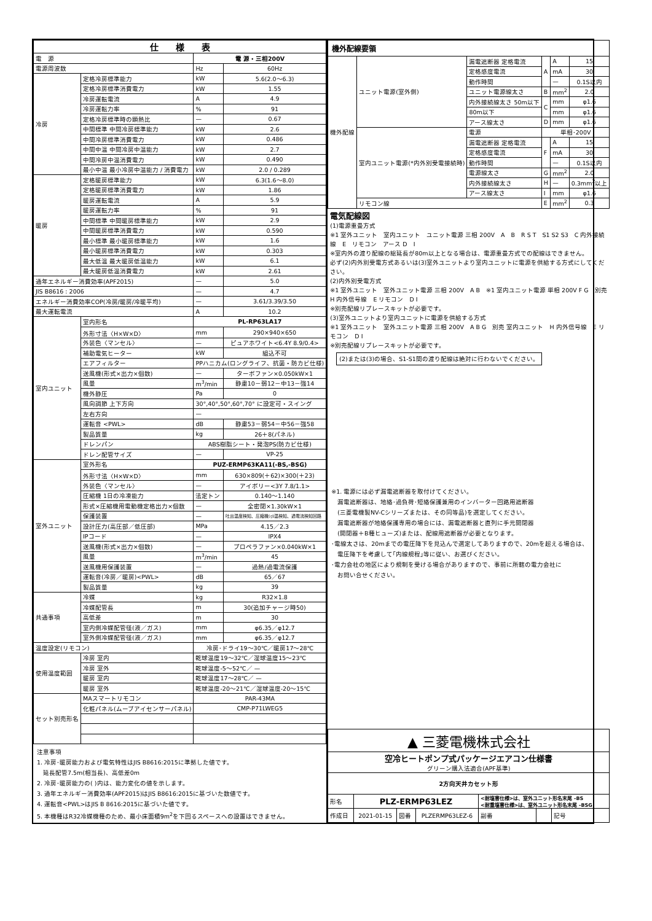| 仕 様 表 | | | |
| --- | --- | --- | --- |
| 電 源 | | 電 源・三相200V | |
| 電源周波数 | | Hz | 60Hz |
| 冷房 | 定格冷房標準能力 | kW | 5.6(2.0～6.3) |
| | 定格冷房標準消費電力 | kW | 1.55 |
| | 冷房運転電流 | A | 4.9 |
| | 冷房運転力率 | % | 91 |
| | 定格冷房標準時の顕熱比 | — | 0.67 |
| | 中間標準 中間冷房標準能力 | kW | 2.6 |
| | 中間冷房標準消費電力 | kW | 0.486 |
| | 中間中温 中間冷房中温能力 | kW | 2.7 |
| | 中間冷房中温消費電力 | kW | 0.490 |
| | 最小中温 最小冷房中温能力 / 消費電力 | kW | 2.0 / 0.289 |
| 暖房 | 定格暖房標準能力 | kW | 6.3(1.6～8.0) |
| | 定格暖房標準消費電力 | kW | 1.86 |
| | 暖房運転電流 | A | 5.9 |
| | 暖房運転力率 | % | 91 |
| | 中間標準 中間暖房標準能力 | kW | 2.9 |
| | 中間暖房標準消費電力 | kW | 0.590 |
| | 最小標準 最小暖房標準能力 | kW | 1.6 |
| | 最小暖房標準消費電力 | kW | 0.303 |
| | 最大低温 最大暖房低温能力 | kW | 6.1 |
| | 最大暖房低温消費電力 | kW | 2.61 |
| 通年エネルギー消費効率(APF2015) | | — | 5.0 |
| JIS B8616 : 2006 | | — | 4.7 |
| エネルギー消費効率COP(冷房/暖房/冷暖平均) | | — | 3.61/3.39/3.50 |
| 最大運転電流 | | A | 10.2 |
| 室内ユニット | 室内形名 | PL-RP63LA17 | |
| | 外形寸法〈H×W×D〉 | mm | 290×940×650 |
| | 外装色〈マンセル〉 | — | ピュアホワイト<6.4Y 8.9/0.4> |
| | 補助電気ヒーター | kW | 組込不可 |
| | エアフィルター | PPハニカム(ロングライフ、抗菌・防カビ仕様) | |
| | 送風機(形式×出力×個数) | — | ターボファン×0.050kW×1 |
| | 風量 | m<sup>3</sup>/min | 静粛10－弱12－中13－強14 |
| | 機外静圧 | Pa | 0 |
| | 風向調節 上下方向 | 30°,40°,50°,60°,70° に設定可・スイング | |
| | 左右方向 | — | |
| | 運転音 <PWL> | dB | 静粛53－弱54－中56－強58 |
| | 製品質量 | kg | 26＋8(パネル) |
| | ドレンパン | ABS樹脂シート・発泡PS(防カビ仕様) | |
| | ドレン配管サイズ | — | VP-25 |
| 室外ユニット | 室外形名 | PUZ-ERMP63KA11(-BS,-BSG) | |
| | 外形寸法〈H×W×D〉 | mm | 630×809(＋62)×300(＋23) |
| | 外装色〈マンセル〉 | — | アイボリー<3Y 7.8/1.1> |
| | 圧縮機 1日の冷凍能力 | 法定トン | 0.140～1.140 |
| | 形式×圧縮機用電動機定格出力×個数 | — | 全密閉×1.30kW×1 |
| | 保護装置 | — | 吐出温度検知、圧縮機ｼｪﾙ温検知、過電流検知回路 |
| | 設計圧力(高圧部／低圧部) | MPa | 4.15／2.3 |
| | IPコード | — | IPX4 |
| | 送風機(形式×出力×個数) | — | プロペラファン×0.040kW×1 |
| | 風量 | m<sup>3</sup>/min | 45 |
| | 送風機用保護装置 | — | 過熱/過電流保護 |
| | 運転音(冷房／暖房)<PWL> | dB | 65／67 |
| | 製品質量 | kg | 39 |
| 共通事項 | 冷媒 | kg | R32×1.8 |
| | 冷媒配管長 | m | 30(追加チャージ時50) |
| | 高低差 | m | 30 |
| | 室内側冷媒配管径(液／ガス) | mm | φ6.35／φ12.7 |
| | 室外側冷媒配管径(液／ガス) | mm | φ6.35／φ12.7 |
| 温度設定(リモコン) | | 冷房･ドライ19～30℃／暖房17～28℃ | |
| 使用温度範囲 | 冷房 室内 | 乾球温度19～32℃／湿球温度15～23℃ | |
| | 冷房 室外 | 乾球温度-5～52℃／ — | |
| | 暖房 室内 | 乾球温度17～28℃／ — | |
| | 暖房 室外 | 乾球温度-20～21℃／湿球温度-20～15℃ | |
| セット別売形名 | MAスマートリモコン | PAR-43MA | |
| | 化粧パネル(ムーブアイセンサーパネル) | CMP-P71LWEG5 | |
注意事項
1. 冷房･暖房能力および電気特性はJIS B8616:2015に準拠した値です。
　延長配管7.5m(相当長)、高低差0m
2. 冷房･暖房能力の( )内は、能力変化の値を示します。
3. 通年エネルギー消費効率(APF2015)はJIS B8616:2015に基づいた数値です。
4. 運転音<PWL>はJIS B 8616:2015に基づいた値です。
5. 本機種はR32冷媒機種のため、最小床面積9m<sup>2</sup>を下回るスペースへの設置はできません。
| 機外配線要領 | | | | | |
| 機外配線 | ユニット電源(室外側) | 漏電遮断器 定格電流 | A | A | 15 |
| | | 定格感度電流 | | mA | 30 |
| | | 動作時間 | | — | 0.1S以内 |
| | | ユニット電源線太さ | B | mm<sup>2</sup> | 2.0 |
| | | 内外接続線太さ 50m以下 | C | mm | φ1.6 |
| | | 80m以下 | | mm | φ1.6 |
| | | アース線太さ | D | mm | φ1.6 |
| | 室内ユニット電源(*内外別受電接続時) | 電源 | 単相･200V | | |
| | | 漏電遮断器 定格電流 | F | A | 15 |
| | | 定格感度電流 | | mA | 30 |
| | | 動作時間 | | — | 0.1S以内 |
| | | 電源線太さ | G | mm<sup>2</sup> | 2.0 |
| | | 内外接続線太さ | H | — | 0.3mm<sup>2</sup>以上 |
| | | アース線太さ | I | mm | φ1.6 |
| | リモコン線 | | E | mm<sup>2</sup> | 0.3 |
電気配線図
(1)電源重畳方式
※1 室外ユニット　室内ユニット　ユニット電源 三相 200V　A　B　R S T　S1 S2 S3　C 内外接続線　E　リモコン　アース D　I
※室内外の渡り配線の総延長が80m以上となる場合は、電源重畳方式での配線はできません。
必ず(2)内外別受電方式あるいは(3)室外ユニットより室内ユニットに電源を供給する方式にしてください。
(2)内外別受電方式
※1 室外ユニット　室外ユニット電源 三相 200V　A B　※1 室内ユニット電源 単相 200V F G　別売　H 内外信号線　E リモコン　D I
※別売配線リプレースキットが必要です。
(3)室外ユニットより室内ユニットに電源を供給する方式
※1 室外ユニット　室外ユニット電源 三相 200V　A B G　別売 室内ユニット　H 内外信号線　E リモコン　D I
※別売配線リプレースキットが必要です。
(2)または(3)の場合、S1-S1間の渡り配線は絶対に行わないでください。
※1. 電源には必ず漏電遮断器を取付けてください。
　漏電遮断器は、地絡･過負荷･短絡保護兼用のインバーター回路用遮断器
　(三菱電機製NV-Cシリーズまたは、その同等品)を選定してください。
　漏電遮断器が地絡保護専用の場合には、漏電遮断器と直列に手元開閉器
　(開閉器＋B種ヒューズ)または、配線用遮断器が必要となります。
･電線太さは、20mまでの電圧降下を見込んで選定してありますので、20mを超える場合は、
　電圧降下を考慮して｢内線規程｣等に従い、お選びください。
･電力会社の地区により規制を受ける場合がありますので、事前に所轄の電力会社に
　お問い合せください。
| ▲ 三菱電機株式会社 | | | | | | |
| 空冷ヒートポンプ式パッケージエアコン仕様書 グリーン購入法適合(APF基準) | | | | | | |
| 2方向天井カセット形 | | | | | | |
| 形名 | PLZ-ERMP63LEZ | | | <耐塩害仕様>は、室外ユニット形名末尾 -BS <耐重塩害仕様>は、室外ユニット形名末尾 -BSG | | |
| 作成日 | 2021-01-15 | 図番 | PLZERMP63LEZ-6 | 副番 | | 記号 |